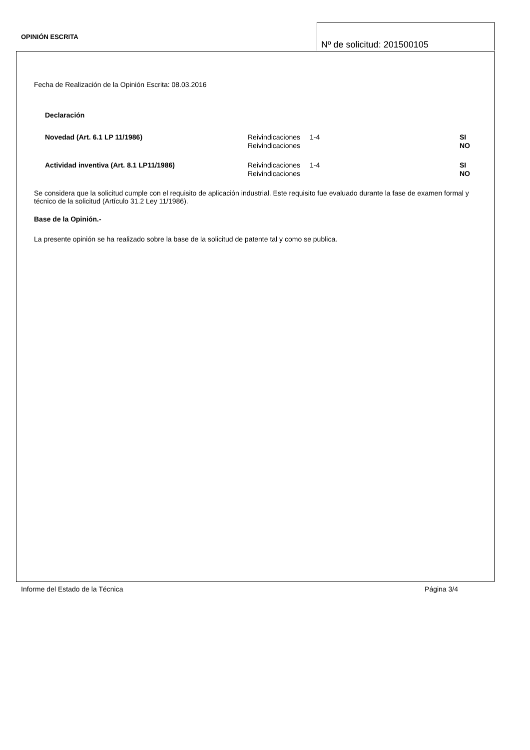OPINIÓN ESCRITA
Nº de solicitud: 201500105
Fecha de Realización de la Opinión Escrita: 08.03.2016
Declaración
| Novedad (Art. 6.1 LP 11/1986) | Reivindicaciones | 1-4 | SI |
| | Reivindicaciones | | NO |
| Actividad inventiva (Art. 8.1 LP11/1986) | Reivindicaciones | 1-4 | SI |
| | Reivindicaciones | | NO |
Se considera que la solicitud cumple con el requisito de aplicación industrial. Este requisito fue evaluado durante la fase de examen formal y técnico de la solicitud (Artículo 31.2 Ley 11/1986).
Base de la Opinión.-
La presente opinión se ha realizado sobre la base de la solicitud de patente tal y como se publica.
Informe del Estado de la Técnica Página 3/4